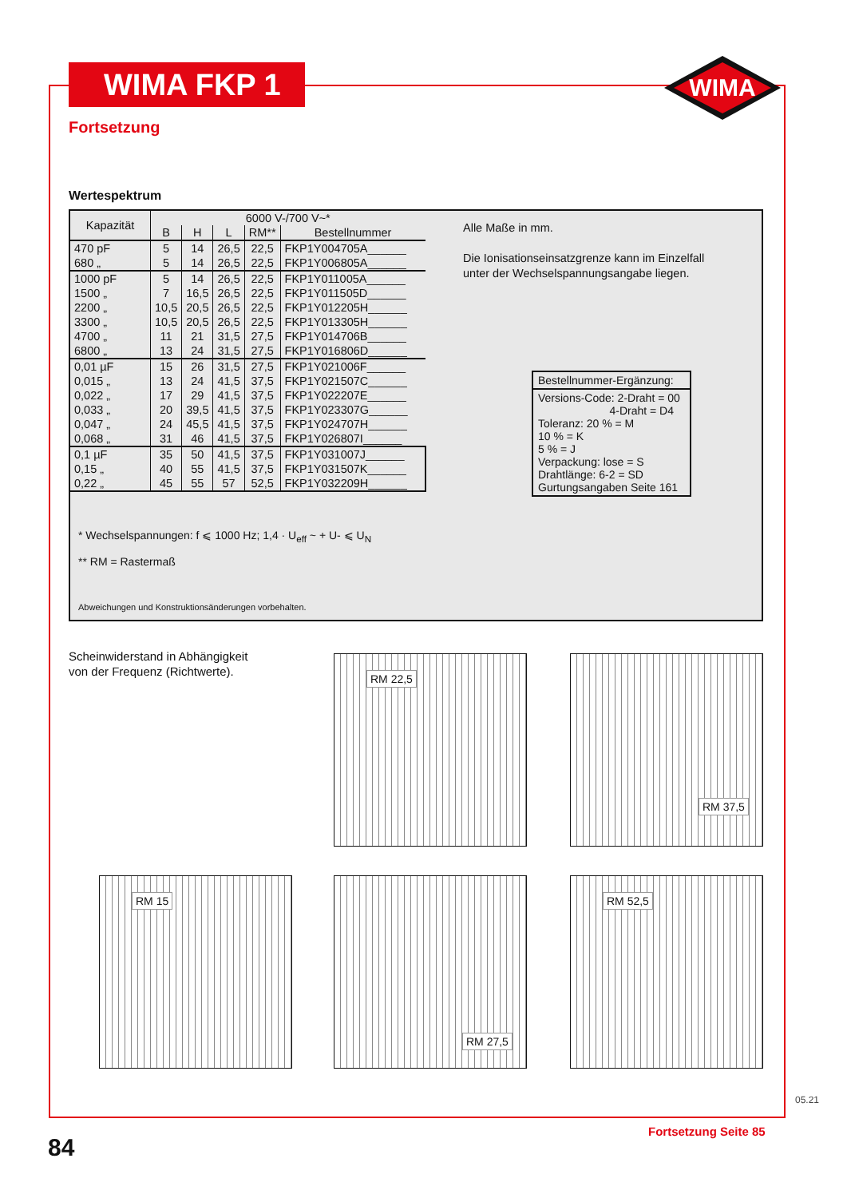WIMA FKP 1
WIMA
Fortsetzung
Wertespektrum
| Kapazität | 6000 V-/700 V~* | | | | |
| --- | --- | --- | --- | --- | --- |
| | B | H | L | RM** | Bestellnummer |
| 470 pF 680 „ | 5 5 | 14 14 | 26,5 26,5 | 22,5 22,5 | FKP1Y004705A______ FKP1Y006805A______ |
| 1000 pF 1500 „ 2200 „ 3300 „ 4700 „ 6800 „ | 5 7 10,5 10,5 11 13 | 14 16,5 20,5 20,5 21 24 | 26,5 26,5 26,5 26,5 31,5 31,5 | 22,5 22,5 22,5 22,5 27,5 27,5 | FKP1Y011005A______ FKP1Y011505D______ FKP1Y012205H______ FKP1Y013305H______ FKP1Y014706B______ FKP1Y016806D______ |
| 0,01 µF 0,015 „ 0,022 „ 0,033 „ 0,047 „ 0,068 „ | 15 13 17 20 24 31 | 26 24 29 39,5 45,5 46 | 31,5 41,5 41,5 41,5 41,5 41,5 | 27,5 37,5 37,5 37,5 37,5 37,5 | FKP1Y021006F______ FKP1Y021507C______ FKP1Y022207E______ FKP1Y023307G______ FKP1Y024707H______ FKP1Y026807I______ |
| 0,1 µF 0,15 „ 0,22 „ | 35 40 45 | 50 55 55 | 41,5 41,5 57 | 37,5 37,5 52,5 | FKP1Y031007J______ FKP1Y031507K______ FKP1Y032209H______ |
Alle Maße in mm.
Die Ionisationseinsatzgrenze kann im Einzelfall
unter der Wechselspannungsangabe liegen.
Bestellnummer-Ergänzung:
Versions-Code: 2-Draht = 00
4-Draht = D4
Toleranz: 20 % = M
10 % = K
5 % = J
Verpackung: lose = S
Drahtlänge: 6-2 = SD
Gurtungsangaben Seite 161
* Wechselspannungen: f ⩽ 1000 Hz; 1,4 · U<sub>eff</sub> ~ + U- ⩽ U<sub>N</sub>
** RM = Rastermaß
Abweichungen und Konstruktionsänderungen vorbehalten.
Scheinwiderstand in Abhängigkeit
von der Frequenz (Richtwerte).
RM 22,5 RM 37,5
RM 15 RM 27,5 RM 52,5
84
Fortsetzung Seite 85
05.21